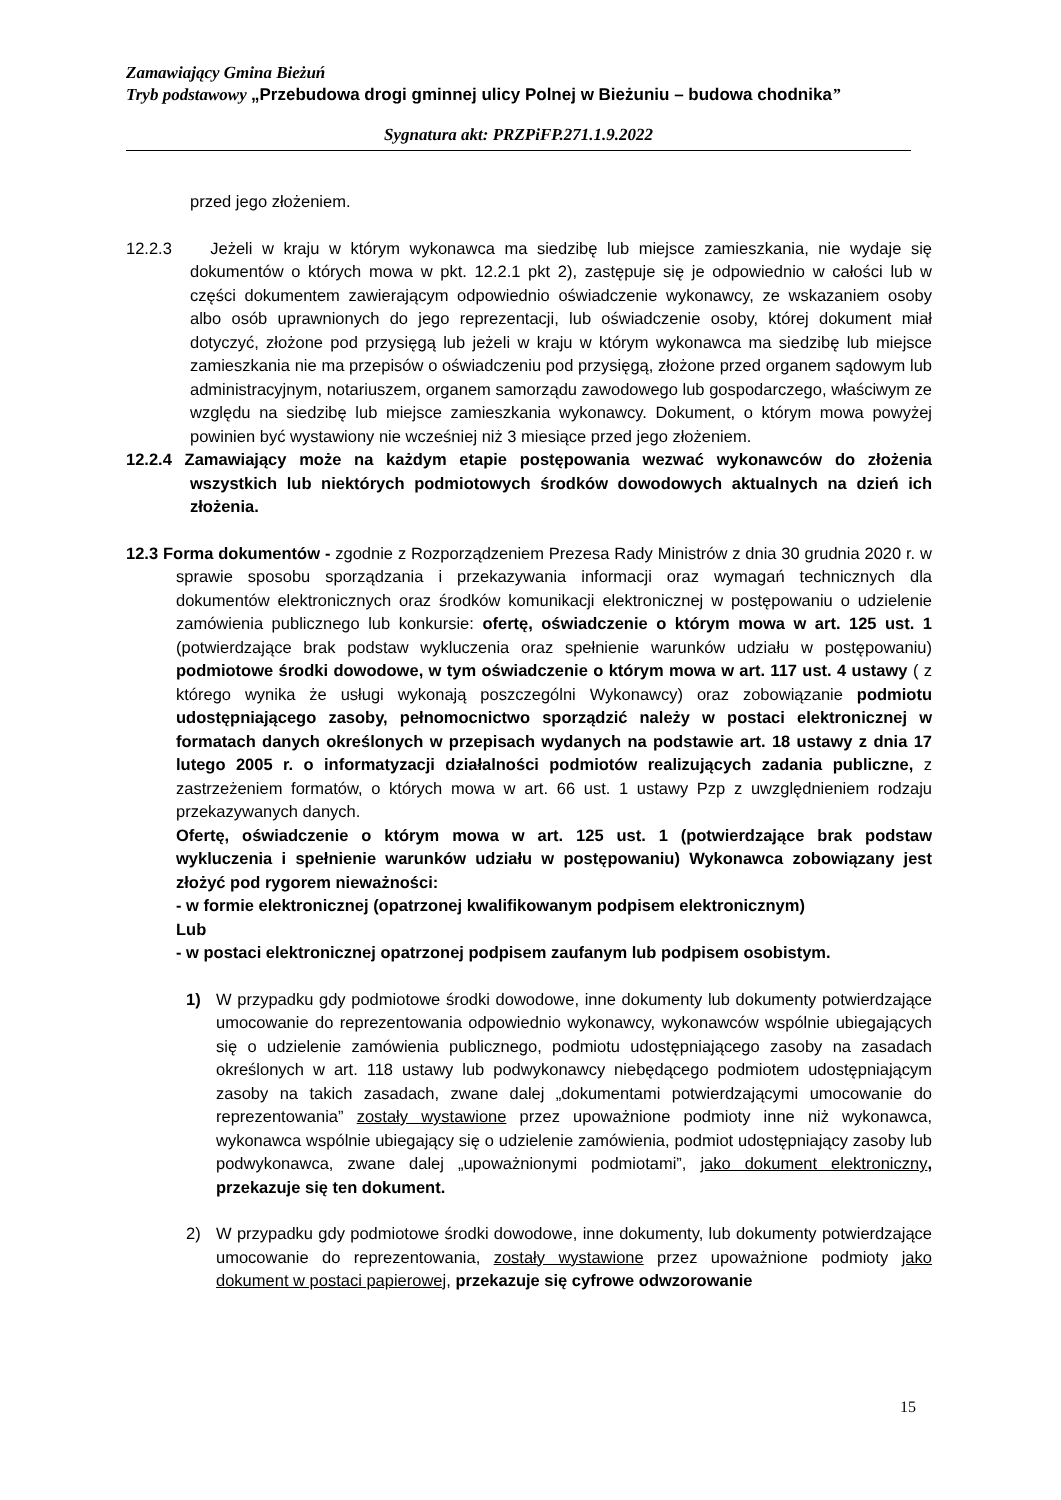Zamawiający Gmina Bieżuń
Tryb podstawowy „Przebudowa drogi gminnej ulicy Polnej w Bieżuniu – budowa chodnika”
Sygnatura akt: PRZPiFP.271.1.9.2022
przed jego złożeniem.
12.2.3 Jeżeli w kraju w którym wykonawca ma siedzibę lub miejsce zamieszkania, nie wydaje się dokumentów o których mowa w pkt. 12.2.1 pkt 2), zastępuje się je odpowiednio w całości lub w części dokumentem zawierającym odpowiednio oświadczenie wykonawcy, ze wskazaniem osoby albo osób uprawnionych do jego reprezentacji, lub oświadczenie osoby, której dokument miał dotyczyć, złożone pod przysięgą lub jeżeli w kraju w którym wykonawca ma siedzibę lub miejsce zamieszkania nie ma przepisów o oświadczeniu pod przysięgą, złożone przed organem sądowym lub administracyjnym, notariuszem, organem samorządu zawodowego lub gospodarczego, właściwym ze względu na siedzibę lub miejsce zamieszkania wykonawcy. Dokument, o którym mowa powyżej powinien być wystawiony nie wcześniej niż 3 miesiące przed jego złożeniem.
12.2.4 Zamawiający może na każdym etapie postępowania wezwać wykonawców do złożenia wszystkich lub niektórych podmiotowych środków dowodowych aktualnych na dzień ich złożenia.
12.3 Forma dokumentów - zgodnie z Rozporządzeniem Prezesa Rady Ministrów z dnia 30 grudnia 2020 r. w sprawie sposobu sporządzania i przekazywania informacji oraz wymagań technicznych dla dokumentów elektronicznych oraz środków komunikacji elektronicznej w postępowaniu o udzielenie zamówienia publicznego lub konkursie: ofertę, oświadczenie o którym mowa w art. 125 ust. 1 (potwierdzające brak podstaw wykluczenia oraz spełnienie warunków udziału w postępowaniu) podmiotowe środki dowodowe, w tym oświadczenie o którym mowa w art. 117 ust. 4 ustawy ( z którego wynika że usługi wykonają poszczególni Wykonawcy) oraz zobowiązanie podmiotu udostępniającego zasoby, pełnomocnictwo sporządzić należy w postaci elektronicznej w formatach danych określonych w przepisach wydanych na podstawie art. 18 ustawy z dnia 17 lutego 2005 r. o informatyzacji działalności podmiotów realizujących zadania publiczne, z zastrzeżeniem formatów, o których mowa w art. 66 ust. 1 ustawy Pzp z uwzględnieniem rodzaju przekazywanych danych.
Ofertę, oświadczenie o którym mowa w art. 125 ust. 1 (potwierdzające brak podstaw wykluczenia i spełnienie warunków udziału w postępowaniu) Wykonawca zobowiązany jest złożyć pod rygorem nieważności:
- w formie elektronicznej (opatrzonej kwalifikowanym podpisem elektronicznym)
Lub
- w postaci elektronicznej opatrzonej podpisem zaufanym lub podpisem osobistym.
1) W przypadku gdy podmiotowe środki dowodowe, inne dokumenty lub dokumenty potwierdzające umocowanie do reprezentowania odpowiednio wykonawcy, wykonawców wspólnie ubiegających się o udzielenie zamówienia publicznego, podmiotu udostępniającego zasoby na zasadach określonych w art. 118 ustawy lub podwykonawcy niebędącego podmiotem udostępniającym zasoby na takich zasadach, zwane dalej „dokumentami potwierdzającymi umocowanie do reprezentowania” zostały wystawione przez upoważnione podmioty inne niż wykonawca, wykonawca wspólnie ubiegający się o udzielenie zamówienia, podmiot udostępniający zasoby lub podwykonawca, zwane dalej „upoważnionymi podmiotami”, jako dokument elektroniczny, przekazuje się ten dokument.
2) W przypadku gdy podmiotowe środki dowodowe, inne dokumenty, lub dokumenty potwierdzające umocowanie do reprezentowania, zostały wystawione przez upoważnione podmioty jako dokument w postaci papierowej, przekazuje się cyfrowe odwzorowanie
15